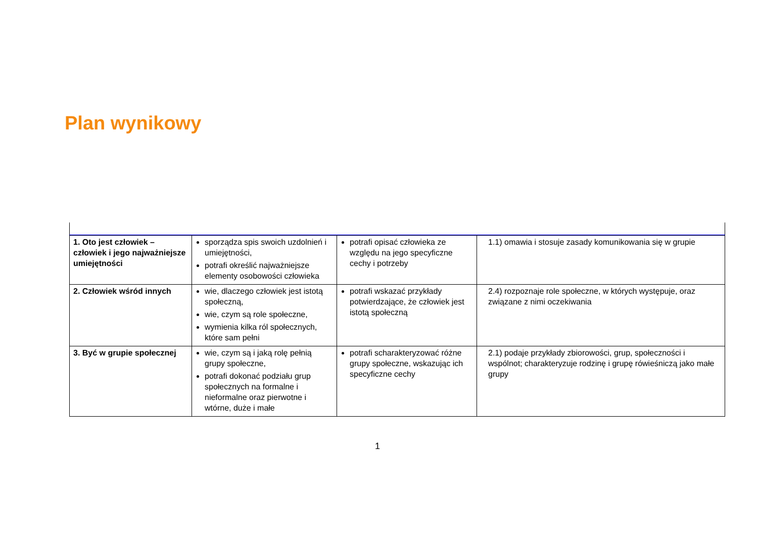Plan wynikowy
| 1. Oto jest człowiek – człowiek i jego najważniejsze umiejętności | sporządza spis swoich uzdolnień i umiejętności, potrafi określić najważniejsze elementy osobowości człowieka | potrafi opisać człowieka ze względu na jego specyficzne cechy i potrzeby | 1.1) omawia i stosuje zasady komunikowania się w grupie |
| 2. Człowiek wśród innych | wie, dlaczego człowiek jest istotą społeczną, wie, czym są role społeczne, wymienia kilka ról społecznych, które sam pełni | potrafi wskazać przykłady potwierdzające, że człowiek jest istotą społeczną | 2.4) rozpoznaje role społeczne, w których występuje, oraz związane z nimi oczekiwania |
| 3. Być w grupie społecznej | wie, czym są i jaką rolę pełnią grupy społeczne, potrafi dokonać podziału grup społecznych na formalne i nieformalne oraz pierwotne i wtórne, duże i małe | potrafi scharakteryzować różne grupy społeczne, wskazując ich specyficzne cechy | 2.1) podaje przykłady zbiorowości, grup, społeczności i wspólnot; charakteryzuje rodzinę i grupę rówieśniczą jako małe grupy |
1